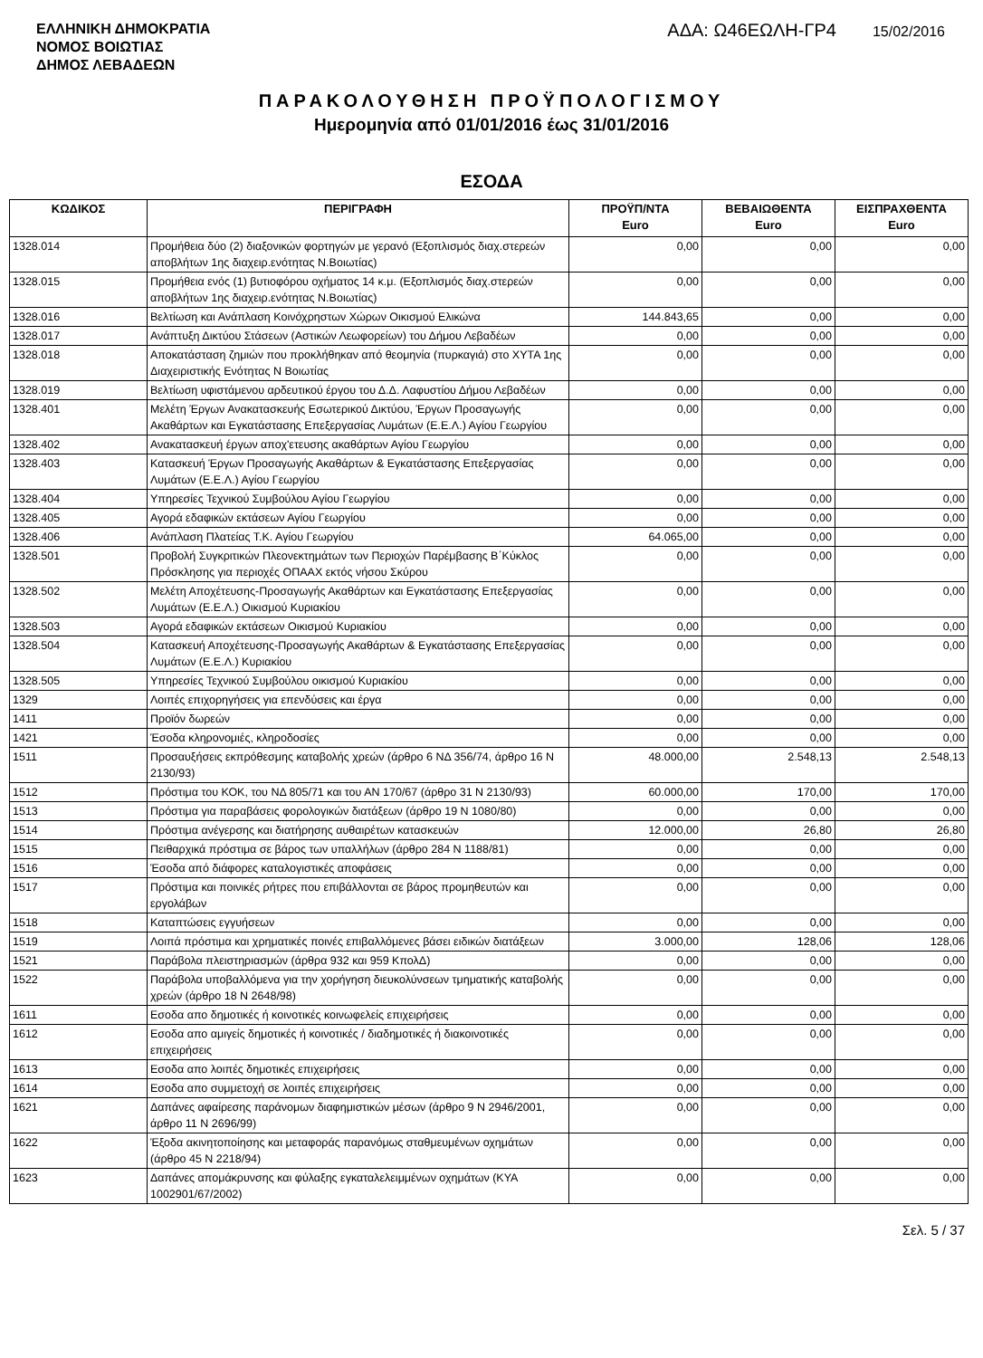ΕΛΛΗΝΙΚΗ ΔΗΜΟΚΡΑΤΙΑ
ΝΟΜΟΣ ΒΟΙΩΤΙΑΣ
ΔΗΜΟΣ ΛΕΒΑΔΕΩΝ
ΑΔΑ: Ω46ΕΩΛΗ-ΓΡ4 15/02/2016
ΠΑΡΑΚΟΛΟΥΘΗΣΗ ΠΡΟΫΠΟΛΟΓΙΣΜΟΥ
Ημερομηνία από 01/01/2016 έως 31/01/2016
ΕΣΟΔΑ
| ΚΩΔΙΚΟΣ | ΠΕΡΙΓΡΑΦΗ | ΠΡΟΫΠ/ΝΤΑ Euro | ΒΕΒΑΙΩΘΕΝΤΑ Euro | ΕΙΣΠΡΑΧΘΕΝΤΑ Euro |
| --- | --- | --- | --- | --- |
| 1328.014 | Προμήθεια δύο (2) διαξονικών φορτηγών με γερανό (Εξοπλισμός διαχ.στερεών αποβλήτων 1ης διαχειρ.ενότητας Ν.Βοιωτίας) | 0,00 | 0,00 | 0,00 |
| 1328.015 | Προμήθεια ενός (1) βυτιοφόρου οχήματος 14 κ.μ. (Εξοπλισμός διαχ.στερεών αποβλήτων 1ης διαχειρ.ενότητας Ν.Βοιωτίας) | 0,00 | 0,00 | 0,00 |
| 1328.016 | Βελτίωση και Ανάπλαση Κοινόχρηστων Χώρων Οικισμού Ελικώνα | 144.843,65 | 0,00 | 0,00 |
| 1328.017 | Ανάπτυξη Δικτύου Στάσεων (Αστικών Λεωφορείων) του Δήμου Λεβαδέων | 0,00 | 0,00 | 0,00 |
| 1328.018 | Αποκατάσταση ζημιών που προκλήθηκαν από θεομηνία (πυρκαγιά) στο ΧΥΤΑ 1ης Διαχειριστικής Ενότητας Ν Βοιωτίας | 0,00 | 0,00 | 0,00 |
| 1328.019 | Βελτίωση υφιστάμενου αρδευτικού έργου του Δ.Δ. Λαφυστίου Δήμου Λεβαδέων | 0,00 | 0,00 | 0,00 |
| 1328.401 | Μελέτη Έργων Ανακατασκευής Εσωτερικού Δικτύου, Έργων Προσαγωγής Ακαθάρτων και Εγκατάστασης Επεξεργασίας Λυμάτων (Ε.Ε.Λ.) Αγίου Γεωργίου | 0,00 | 0,00 | 0,00 |
| 1328.402 | Ανακατασκευή έργων αποχ'ετευσης ακαθάρτων Αγίου Γεωργίου | 0,00 | 0,00 | 0,00 |
| 1328.403 | Κατασκευή Έργων Προσαγωγής Ακαθάρτων & Εγκατάστασης Επεξεργασίας Λυμάτων (Ε.Ε.Λ.) Αγίου Γεωργίου | 0,00 | 0,00 | 0,00 |
| 1328.404 | Υπηρεσίες Τεχνικού Συμβούλου Αγίου Γεωργίου | 0,00 | 0,00 | 0,00 |
| 1328.405 | Αγορά εδαφικών εκτάσεων Αγίου Γεωργίου | 0,00 | 0,00 | 0,00 |
| 1328.406 | Ανάπλαση Πλατείας Τ.Κ. Αγίου Γεωργίου | 64.065,00 | 0,00 | 0,00 |
| 1328.501 | Προβολή Συγκριτικών Πλεονεκτημάτων των Περιοχών Παρέμβασης Β΄Κύκλος Πρόσκλησης για περιοχές ΟΠΑΑΧ εκτός νήσου Σκύρου | 0,00 | 0,00 | 0,00 |
| 1328.502 | Μελέτη Αποχέτευσης-Προσαγωγής Ακαθάρτων και Εγκατάστασης Επεξεργασίας Λυμάτων (Ε.Ε.Λ.) Οικισμού Κυριακίου | 0,00 | 0,00 | 0,00 |
| 1328.503 | Αγορά εδαφικών εκτάσεων Οικισμού Κυριακίου | 0,00 | 0,00 | 0,00 |
| 1328.504 | Κατασκευή Αποχέτευσης-Προσαγωγής Ακαθάρτων & Εγκατάστασης Επεξεργασίας Λυμάτων (Ε.Ε.Λ.) Κυριακίου | 0,00 | 0,00 | 0,00 |
| 1328.505 | Υπηρεσίες Τεχνικού Συμβούλου οικισμού Κυριακίου | 0,00 | 0,00 | 0,00 |
| 1329 | Λοιπές επιχορηγήσεις για επενδύσεις και έργα | 0,00 | 0,00 | 0,00 |
| 1411 | Προϊόν δωρεών | 0,00 | 0,00 | 0,00 |
| 1421 | Έσοδα κληρονομιές, κληροδοσίες | 0,00 | 0,00 | 0,00 |
| 1511 | Προσαυξήσεις εκπρόθεσμης καταβολής χρεών (άρθρο 6 ΝΔ 356/74, άρθρο 16 Ν 2130/93) | 48.000,00 | 2.548,13 | 2.548,13 |
| 1512 | Πρόστιμα του ΚΟΚ, του ΝΔ 805/71 και του ΑΝ 170/67 (άρθρο 31 Ν 2130/93) | 60.000,00 | 170,00 | 170,00 |
| 1513 | Πρόστιμα για παραβάσεις φορολογικών διατάξεων (άρθρο 19 Ν 1080/80) | 0,00 | 0,00 | 0,00 |
| 1514 | Πρόστιμα ανέγερσης και διατήρησης αυθαιρέτων κατασκευών | 12.000,00 | 26,80 | 26,80 |
| 1515 | Πειθαρχικά πρόστιμα σε βάρος των υπαλλήλων (άρθρο 284 Ν 1188/81) | 0,00 | 0,00 | 0,00 |
| 1516 | Έσοδα από διάφορες καταλογιστικές αποφάσεις | 0,00 | 0,00 | 0,00 |
| 1517 | Πρόστιμα και ποινικές ρήτρες που επιβάλλονται σε βάρος προμηθευτών και εργολάβων | 0,00 | 0,00 | 0,00 |
| 1518 | Καταπτώσεις εγγυήσεων | 0,00 | 0,00 | 0,00 |
| 1519 | Λοιπά πρόστιμα και χρηματικές ποινές επιβαλλόμενες βάσει ειδικών διατάξεων | 3.000,00 | 128,06 | 128,06 |
| 1521 | Παράβολα πλειστηριασμών (άρθρα 932 και 959 ΚπολΔ) | 0,00 | 0,00 | 0,00 |
| 1522 | Παράβολα υποβαλλόμενα για την χορήγηση διευκολύνσεων τμηματικής καταβολής χρεών (άρθρο 18 Ν 2648/98) | 0,00 | 0,00 | 0,00 |
| 1611 | Εσοδα απο δημοτικές ή κοινοτικές κοινωφελείς επιχειρήσεις | 0,00 | 0,00 | 0,00 |
| 1612 | Εσοδα απο αμιγείς δημοτικές ή κοινοτικές / διαδημοτικές ή διακοινοτικές επιχειρήσεις | 0,00 | 0,00 | 0,00 |
| 1613 | Εσοδα απο λοιπές δημοτικές επιχειρήσεις | 0,00 | 0,00 | 0,00 |
| 1614 | Εσοδα απο συμμετοχή σε λοιπές επιχειρήσεις | 0,00 | 0,00 | 0,00 |
| 1621 | Δαπάνες αφαίρεσης παράνομων διαφημιστικών μέσων (άρθρο 9 Ν 2946/2001, άρθρο 11 Ν 2696/99) | 0,00 | 0,00 | 0,00 |
| 1622 | Έξοδα ακινητοποίησης και μεταφοράς παρανόμως σταθμευμένων οχημάτων (άρθρο 45 Ν 2218/94) | 0,00 | 0,00 | 0,00 |
| 1623 | Δαπάνες απομάκρυνσης και φύλαξης εγκαταλελειμμένων οχημάτων (ΚΥΑ 1002901/67/2002) | 0,00 | 0,00 | 0,00 |
Σελ. 5 / 37